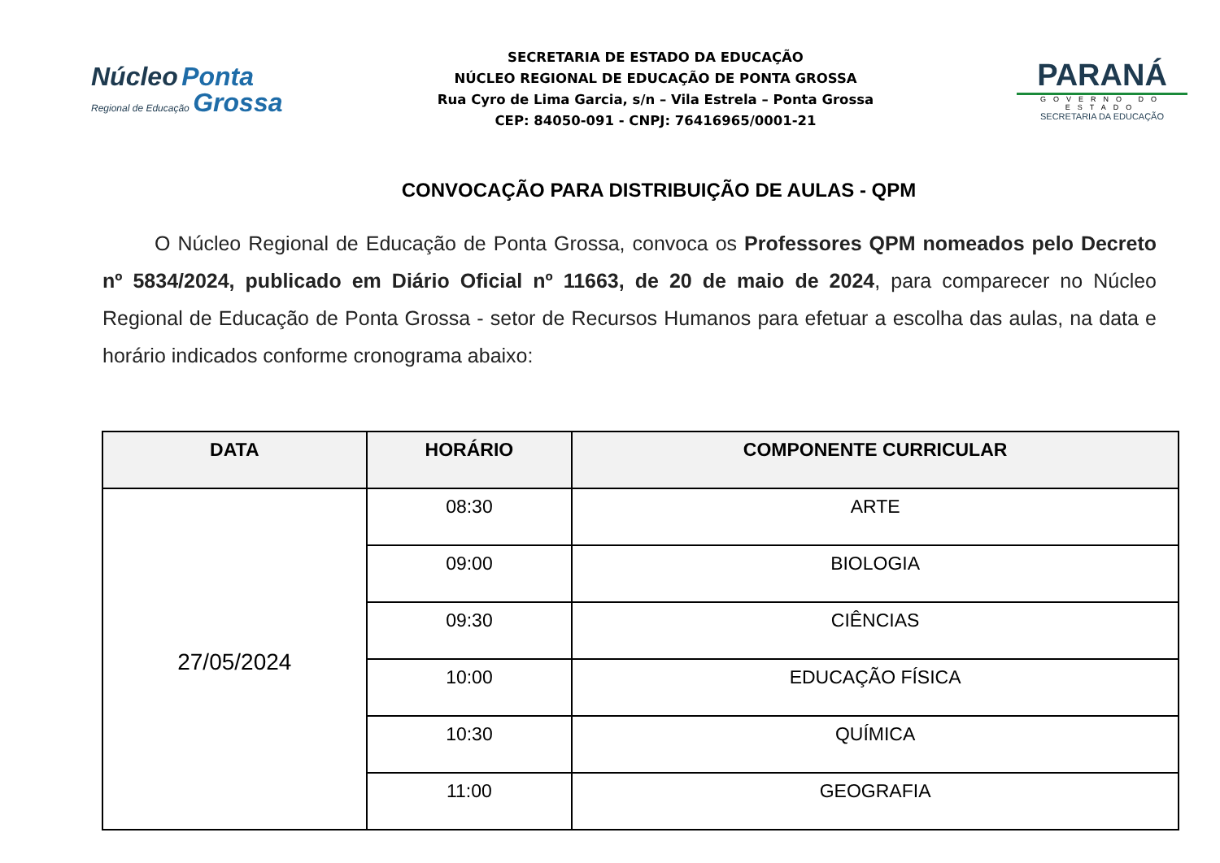Núcleo Ponta
Regional de Educação Grossa
SECRETARIA DE ESTADO DA EDUCAÇÃO
NÚCLEO REGIONAL DE EDUCAÇÃO DE PONTA GROSSA
Rua Cyro de Lima Garcia, s/n – Vila Estrela – Ponta Grossa
CEP: 84050-091 - CNPJ: 76416965/0001-21
PARANÁ
GOVERNO DO ESTADO
SECRETARIA DA EDUCAÇÃO
CONVOCAÇÃO PARA DISTRIBUIÇÃO DE AULAS - QPM
O Núcleo Regional de Educação de Ponta Grossa, convoca os Professores QPM nomeados pelo Decreto nº 5834/2024, publicado em Diário Oficial nº 11663, de 20 de maio de 2024, para comparecer no Núcleo Regional de Educação de Ponta Grossa - setor de Recursos Humanos para efetuar a escolha das aulas, na data e horário indicados conforme cronograma abaixo:
| DATA | HORÁRIO | COMPONENTE CURRICULAR |
| --- | --- | --- |
| 27/05/2024 | 08:30 | ARTE |
| | 09:00 | BIOLOGIA |
| | 09:30 | CIÊNCIAS |
| | 10:00 | EDUCAÇÃO FÍSICA |
| | 10:30 | QUÍMICA |
| | 11:00 | GEOGRAFIA |